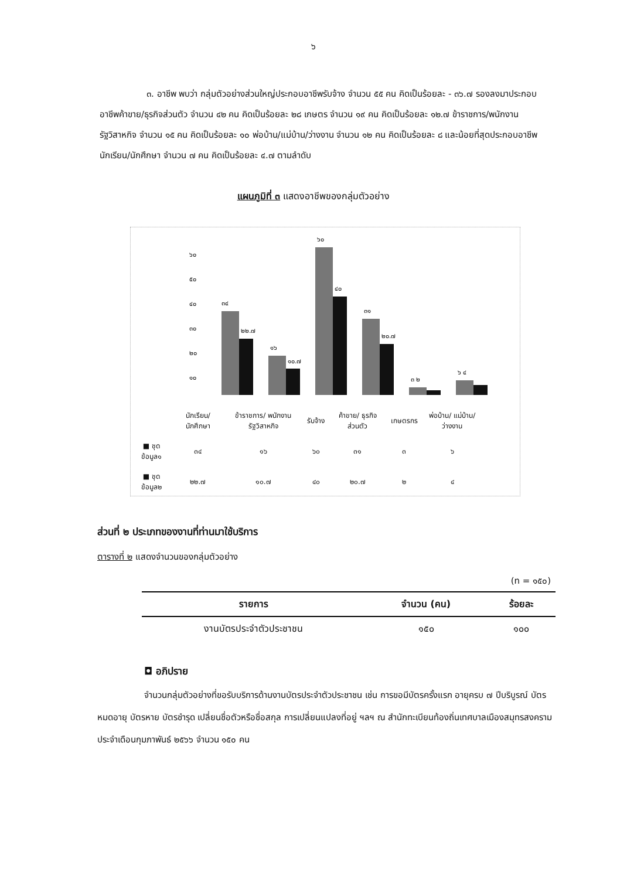๖
๓. อาชีพ พบว่า กลุ่มตัวอย่างส่วนใหญ่ประกอบอาชีพรับจ้าง จำนวน ๕๕ คน คิดเป็นร้อยละ - ๓๖.๗ รองลงมาประกอบอาชีพค้าขาย/ธุรกิจส่วนตัว จำนวน ๔๒ คน คิดเป็นร้อยละ ๒๘ เกษตร จำนวน ๑๙ คน คิดเป็นร้อยละ ๑๒.๗ ข้าราชการ/พนักงานรัฐวิสาหกิจ จำนวน ๑๕ คน คิดเป็นร้อยละ ๑๐ พ่อบ้าน/แม่บ้าน/ว่างงาน จำนวน ๑๒ คน คิดเป็นร้อยละ ๘ และน้อยที่สุดประกอบอาชีพ นักเรียน/นักศึกษา จำนวน ๗ คน คิดเป็นร้อยละ ๔.๗ ตามลำดับ
แผนภูมิที่ ๓ แสดงอาชีพของกลุ่มตัวอย่าง
๖๐
๕๐
๔๐
๓๐
๒๐
๑๐
๓๔
๒๒.๗
๑๖
๑๐.๗
๖๐
๔๐
๓๑
๒๐.๗
๓ ๒
๖ ๔
| | นักเรียน/ นักศึกษา | ข้าราชการ/ พนักงาน รัฐวิสาหกิจ | รับจ้าง | ค้าขาย/ ธุรกิจ ส่วนตัว | เกษตรกร | พ่อบ้าน/ แม่บ้าน/ ว่างงาน |
| ■ ชุดข้อมูล๑ | ๓๔ | ๑๖ | ๖๐ | ๓๑ | ๓ | ๖ |
| ■ ชุดข้อมูล๒ | ๒๒.๗ | ๑๐.๗ | ๔๐ | ๒๐.๗ | ๒ | ๔ |
ส่วนที่ ๒ ประเภทของงานที่ท่านมาใช้บริการ
ตารางที่ ๒ แสดงจำนวนของกลุ่มตัวอย่าง
(n = ๑๕๐)
| รายการ | จำนวน (คน) | ร้อยละ |
| --- | --- | --- |
| งานบัตรประจำตัวประชาชน | ๑๕๐ | ๑๐๐ |
◘ อภิปราย
จำนวนกลุ่มตัวอย่างที่ขอรับบริการด้านงานบัตรประจำตัวประชาชน เช่น การขอมีบัตรครั้งแรก อายุครบ ๗ ปีบริบูรณ์ บัตรหมดอายุ บัตรหาย บัตรชำรุด เปลี่ยนชื่อตัวหรือชื่อสกุล การเปลี่ยนแปลงที่อยู่ ฯลฯ ณ สำนักทะเบียนท้องถิ่นเทศบาลเมืองสมุทรสงคราม ประจำเดือนกุมภาพันธ์ ๒๕๖๖ จำนวน ๑๕๐ คน